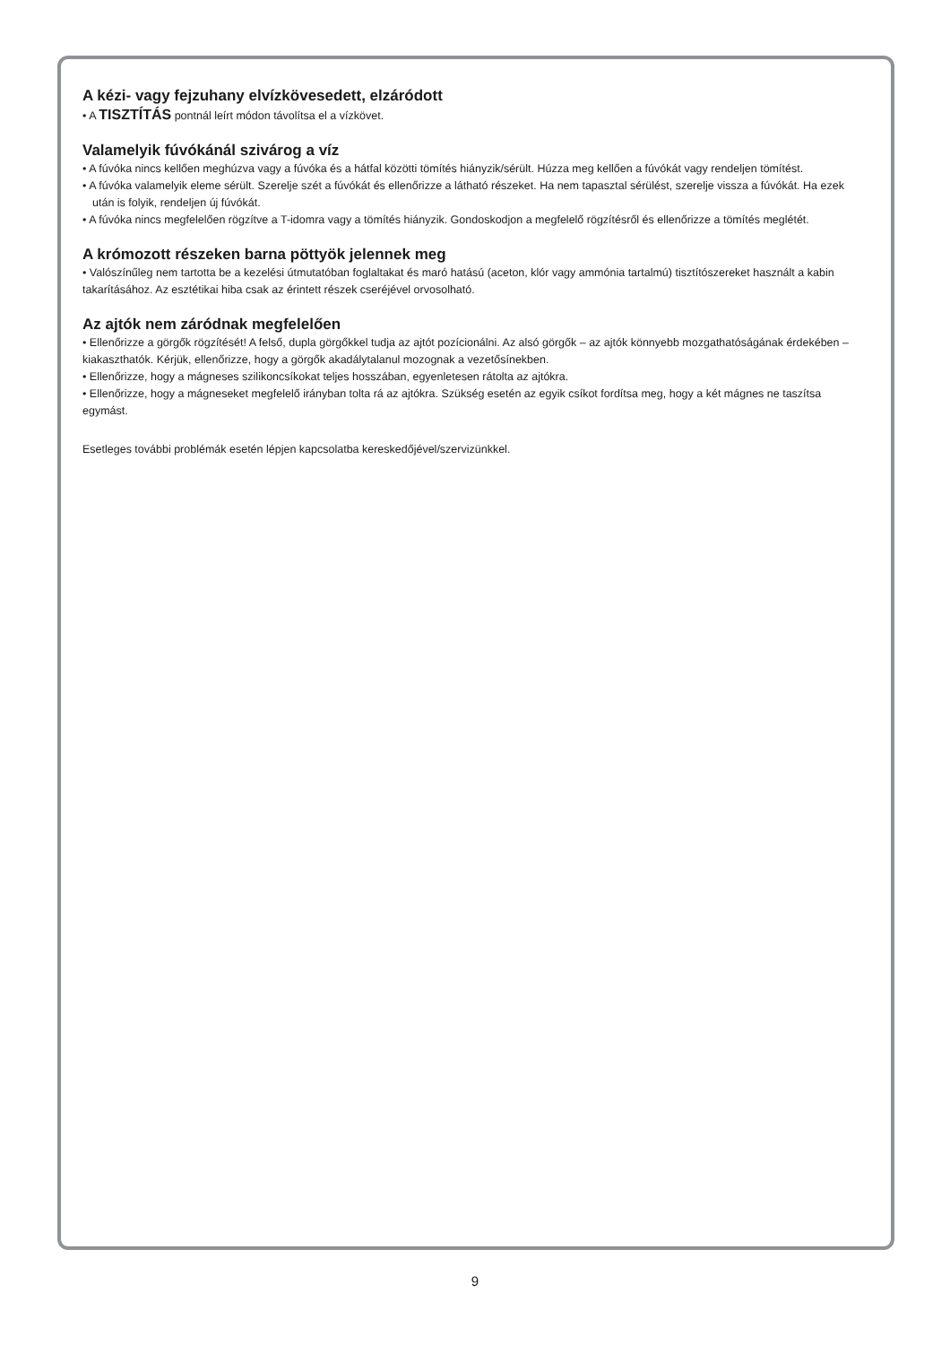A kézi- vagy fejzuhany elvízkövesedett, elzáródott
• A TISZTÍTÁS pontnál leírt módon távolítsa el a vízkövet.
Valamelyik fúvókánál szivárog a víz
• A fúvóka nincs kellően meghúzva vagy a fúvóka és a hátfal közötti tömítés hiányzik/sérült. Húzza meg kellően a fúvókát vagy rendeljen tömítést.
• A fúvóka valamelyik eleme sérült. Szerelje szét a fúvókát és ellenőrizze a látható részeket. Ha nem tapasztal sérülést, szerelje vissza a fúvókát. Ha ezek után is folyik, rendeljen új fúvókát.
• A fúvóka nincs megfelelően rögzítve a T-idomra vagy a tömítés hiányzik. Gondoskodjon a megfelelő rögzítésről és ellenőrizze a tömítés meglétét.
A krómozott részeken barna pöttyök jelennek meg
• Valószínűleg nem tartotta be a kezelési útmutatóban foglaltakat és maró hatású (aceton, klór vagy ammónia tartalmú) tisztítószereket használt a kabin takarításához. Az esztétikai hiba csak az érintett részek cseréjével orvosolható.
Az ajtók nem záródnak megfelelően
• Ellenőrizze a görgők rögzítését! A felső, dupla görgőkkel tudja az ajtót pozícionálni. Az alsó görgők – az ajtók könnyebb mozgathatóságának érdekében – kiakaszthatók. Kérjük, ellenőrizze, hogy a görgők akadálytalanul mozognak a vezetősínekben.
• Ellenőrizze, hogy a mágneses szilikoncsíkokat teljes hosszában, egyenletesen rátolta az ajtókra.
• Ellenőrizze, hogy a mágneseket megfelelő irányban tolta rá az ajtókra. Szükség esetén az egyik csíkot fordítsa meg, hogy a két mágnes ne taszítsa egymást.
Esetleges további problémák esetén lépjen kapcsolatba kereskedőjével/szervizünkkel.
9